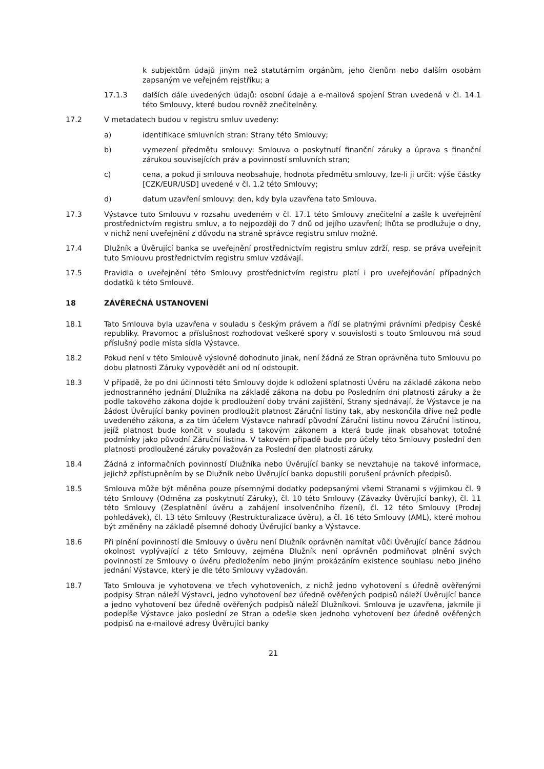k subjektům údajů jiným než statutárním orgánům, jeho členům nebo dalším osobám zapsaným ve veřejném rejstříku; a
17.1.3 dalších dále uvedených údajů: osobní údaje a e-mailová spojení Stran uvedená v čl. 14.1 této Smlouvy, které budou rovněž znečitelněny.
17.2 V metadatech budou v registru smluv uvedeny:
a) identifikace smluvních stran: Strany této Smlouvy;
b) vymezení předmětu smlouvy: Smlouva o poskytnutí finanční záruky a úprava s finanční zárukou souvisejících práv a povinností smluvních stran;
c) cena, a pokud ji smlouva neobsahuje, hodnota předmětu smlouvy, lze-li ji určit: výše částky [CZK/EUR/USD] uvedené v čl. 1.2 této Smlouvy;
d) datum uzavření smlouvy: den, kdy byla uzavřena tato Smlouva.
17.3 Výstavce tuto Smlouvu v rozsahu uvedeném v čl. 17.1 této Smlouvy znečitelní a zašle k uveřejnění prostřednictvím registru smluv, a to nejpozději do 7 dnů od jejího uzavření; lhůta se prodlužuje o dny, v nichž není uveřejnění z důvodu na straně správce registru smluv možné.
17.4 Dlužník a Úvěrující banka se uveřejnění prostřednictvím registru smluv zdrží, resp. se práva uveřejnit tuto Smlouvu prostřednictvím registru smluv vzdávají.
17.5 Pravidla o uveřejnění této Smlouvy prostřednictvím registru platí i pro uveřejňování případných dodatků k této Smlouvě.
18 ZÁVĚREČNÁ USTANOVENÍ
18.1 Tato Smlouva byla uzavřena v souladu s českým právem a řídí se platnými právními předpisy České republiky. Pravomoc a příslušnost rozhodovat veškeré spory v souvislosti s touto Smlouvou má soud příslušný podle místa sídla Výstavce.
18.2 Pokud není v této Smlouvě výslovně dohodnuto jinak, není žádná ze Stran oprávněna tuto Smlouvu po dobu platnosti Záruky vypovědět ani od ní odstoupit.
18.3 V případě, že po dni účinnosti této Smlouvy dojde k odložení splatnosti Úvěru na základě zákona nebo jednostranného jednání Dlužníka na základě zákona na dobu po Posledním dni platnosti záruky a že podle takového zákona dojde k prodloužení doby trvání zajištění, Strany sjednávají, že Výstavce je na žádost Úvěrující banky povinen prodloužit platnost Záruční listiny tak, aby neskončila dříve než podle uvedeného zákona, a za tím účelem Výstavce nahradí původní Záruční listinu novou Záruční listinou, jejíž platnost bude končit v souladu s takovým zákonem a která bude jinak obsahovat totožné podmínky jako původní Záruční listina. V takovém případě bude pro účely této Smlouvy poslední den platnosti prodloužené záruky považován za Poslední den platnosti záruky.
18.4 Žádná z informačních povinností Dlužníka nebo Úvěrující banky se nevztahuje na takové informace, jejichž zpřístupněním by se Dlužník nebo Úvěrující banka dopustili porušení právních předpisů.
18.5 Smlouva může být měněna pouze písemnými dodatky podepsanými všemi Stranami s výjimkou čl. 9 této Smlouvy (Odměna za poskytnutí Záruky), čl. 10 této Smlouvy (Závazky Úvěrující banky), čl. 11 této Smlouvy (Zesplatnění úvěru a zahájení insolvenčního řízení), čl. 12 této Smlouvy (Prodej pohledávek), čl. 13 této Smlouvy (Restrukturalizace úvěru), a čl. 16 této Smlouvy (AML), které mohou být změněny na základě písemné dohody Úvěrující banky a Výstavce.
18.6 Při plnění povinností dle Smlouvy o úvěru není Dlužník oprávněn namítat vůči Úvěrující bance žádnou okolnost vyplývající z této Smlouvy, zejména Dlužník není oprávněn podmiňovat plnění svých povinností ze Smlouvy o úvěru předložením nebo jiným prokázáním existence souhlasu nebo jiného jednání Výstavce, který je dle této Smlouvy vyžadován.
18.7 Tato Smlouva je vyhotovena ve třech vyhotoveních, z nichž jedno vyhotovení s úředně ověřenými podpisy Stran náleží Výstavci, jedno vyhotovení bez úředně ověřených podpisů náleží Úvěrující bance a jedno vyhotovení bez úředně ověřených podpisů náleží Dlužníkovi. Smlouva je uzavřena, jakmile ji podepíše Výstavce jako poslední ze Stran a odešle sken jednoho vyhotovení bez úředně ověřených podpisů na e-mailové adresy Úvěrující banky
21